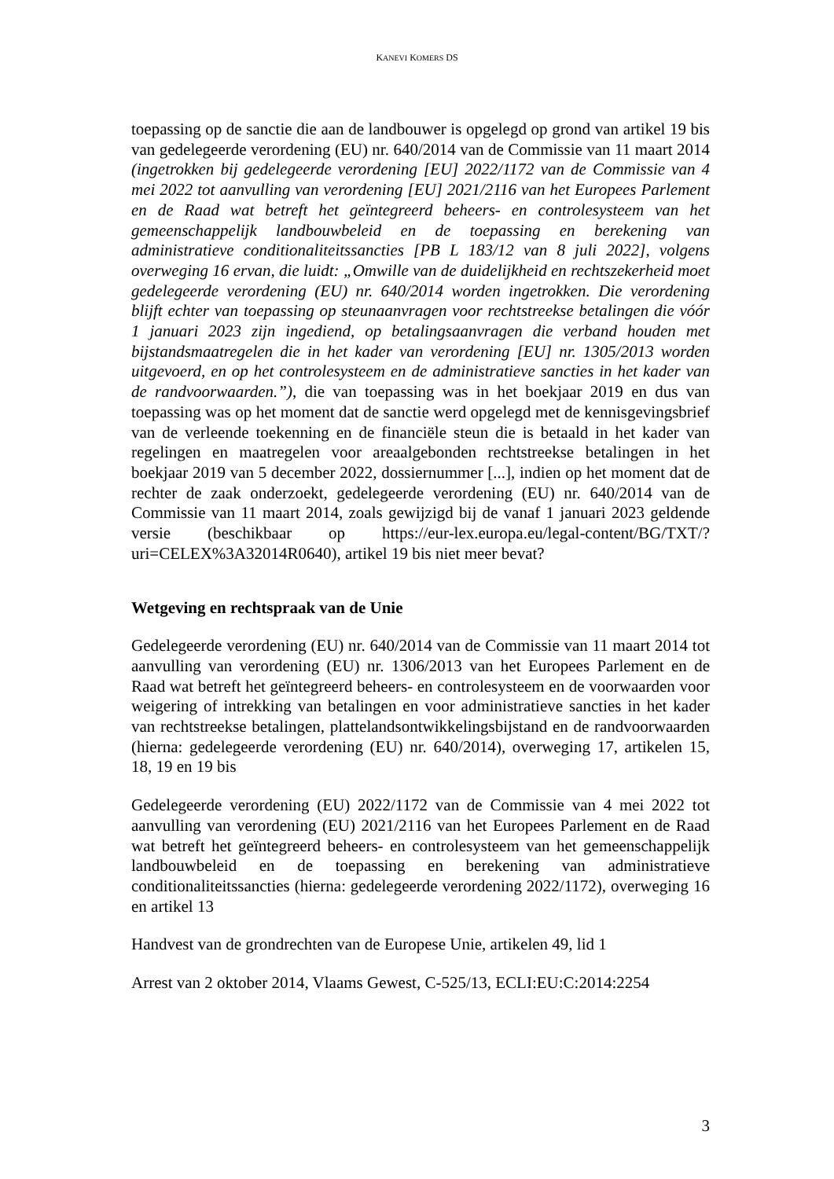KANEVI KOMERS DS
toepassing op de sanctie die aan de landbouwer is opgelegd op grond van artikel 19 bis van gedelegeerde verordening (EU) nr. 640/2014 van de Commissie van 11 maart 2014 (ingetrokken bij gedelegeerde verordening [EU] 2022/1172 van de Commissie van 4 mei 2022 tot aanvulling van verordening [EU] 2021/2116 van het Europees Parlement en de Raad wat betreft het geïntegreerd beheers- en controlesysteem van het gemeenschappelijk landbouwbeleid en de toepassing en berekening van administratieve conditionaliteitssancties [PB L 183/12 van 8 juli 2022], volgens overweging 16 ervan, die luidt: „Omwille van de duidelijkheid en rechtszekerheid moet gedelegeerde verordening (EU) nr. 640/2014 worden ingetrokken. Die verordening blijft echter van toepassing op steunaanvragen voor rechtstreekse betalingen die vóór 1 januari 2023 zijn ingediend, op betalingsaanvragen die verband houden met bijstandsmaatregelen die in het kader van verordening [EU] nr. 1305/2013 worden uitgevoerd, en op het controlesysteem en de administratieve sancties in het kader van de randvoorwaarden.”), die van toepassing was in het boekjaar 2019 en dus van toepassing was op het moment dat de sanctie werd opgelegd met de kennisgevingsbrief van de verleende toekenning en de financiële steun die is betaald in het kader van regelingen en maatregelen voor areaalgebonden rechtstreekse betalingen in het boekjaar 2019 van 5 december 2022, dossiernummer [...], indien op het moment dat de rechter de zaak onderzoekt, gedelegeerde verordening (EU) nr. 640/2014 van de Commissie van 11 maart 2014, zoals gewijzigd bij de vanaf 1 januari 2023 geldende versie (beschikbaar op https://eur-lex.europa.eu/legal-content/BG/TXT/?uri=CELEX%3A32014R0640), artikel 19 bis niet meer bevat?
Wetgeving en rechtspraak van de Unie
Gedelegeerde verordening (EU) nr. 640/2014 van de Commissie van 11 maart 2014 tot aanvulling van verordening (EU) nr. 1306/2013 van het Europees Parlement en de Raad wat betreft het geïntegreerd beheers- en controlesysteem en de voorwaarden voor weigering of intrekking van betalingen en voor administratieve sancties in het kader van rechtstreekse betalingen, plattelandsontwikkelingsbijstand en de randvoorwaarden (hierna: gedelegeerde verordening (EU) nr. 640/2014), overweging 17, artikelen 15, 18, 19 en 19 bis
Gedelegeerde verordening (EU) 2022/1172 van de Commissie van 4 mei 2022 tot aanvulling van verordening (EU) 2021/2116 van het Europees Parlement en de Raad wat betreft het geïntegreerd beheers- en controlesysteem van het gemeenschappelijk landbouwbeleid en de toepassing en berekening van administratieve conditionaliteitssancties (hierna: gedelegeerde verordening 2022/1172), overweging 16 en artikel 13
Handvest van de grondrechten van de Europese Unie, artikelen 49, lid 1
Arrest van 2 oktober 2014, Vlaams Gewest, C-525/13, ECLI:EU:C:2014:2254
3